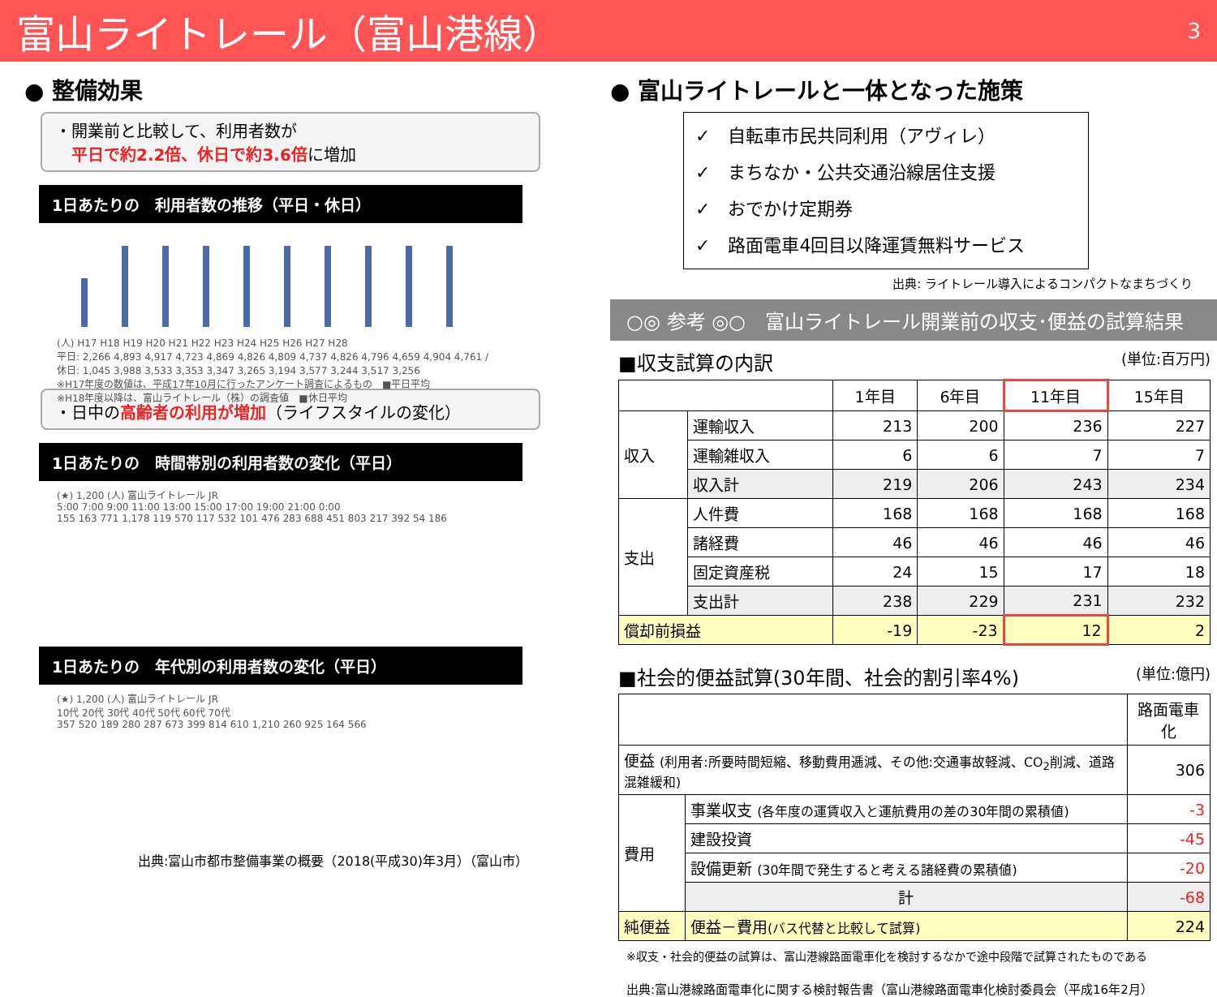富山ライトレール（富山港線） 3
● 整備効果
・開業前と比較して、利用者数が
　平日で約2.2倍、休日で約3.6倍に増加
1日あたりの　利用者数の推移（平日・休日）
(人) H17 H18 H19 H20 H21 H22 H23 H24 H25 H26 H27 H28
平日: 2,266 4,893 4,917 4,723 4,869 4,826 4,809 4,737 4,826 4,796 4,659 4,904 4,761 / 休日: 1,045 3,988 3,533 3,353 3,347 3,265 3,194 3,577 3,244 3,517 3,256
※H17年度の数値は、平成17年10月に行ったアンケート調査によるもの　■平日平均
※H18年度以降は、富山ライトレール（株）の調査値　■休日平均
・日中の高齢者の利用が増加（ライフスタイルの変化）
1日あたりの　時間帯別の利用者数の変化（平日）
(★) 1,200 (人) 富山ライトレール JR
5:00 7:00 9:00 11:00 13:00 15:00 17:00 19:00 21:00 0:00
155 163 771 1,178 119 570 117 532 101 476 283 688 451 803 217 392 54 186
1日あたりの　年代別の利用者数の変化（平日）
(★) 1,200 (人) 富山ライトレール JR
10代 20代 30代 40代 50代 60代 70代
357 520 189 280 287 673 399 814 610 1,210 260 925 164 566
出典:富山市都市整備事業の概要（2018(平成30)年3月）（富山市）
● 富山ライトレールと一体となった施策
✓　自転車市民共同利用（アヴィレ）
✓　まちなか・公共交通沿線居住支援
✓　おでかけ定期券
✓　路面電車4回目以降運賃無料サービス
出典: ライトレール導入によるコンパクトなまちづくり
○◎ 参考 ◎○　富山ライトレール開業前の収支･便益の試算結果
■収支試算の内訳 (単位:百万円)
| | | 1年目 | 6年目 | 11年目 | 15年目 |
| --- | --- | --- | --- | --- | --- |
| 収入 | 運輸収入 | 213 | 200 | 236 | 227 |
| | 運輸雑収入 | 6 | 6 | 7 | 7 |
| | 収入計 | 219 | 206 | 243 | 234 |
| 支出 | 人件費 | 168 | 168 | 168 | 168 |
| | 諸経費 | 46 | 46 | 46 | 46 |
| | 固定資産税 | 24 | 15 | 17 | 18 |
| | 支出計 | 238 | 229 | 231 | 232 |
| 償却前損益 | | -19 | -23 | 12 | 2 |
■社会的便益試算(30年間、社会的割引率4%) (単位:億円)
| | | 路面電車化 |
| --- | --- | --- |
| 便益 (利用者:所要時間短縮、移動費用逓減、その他:交通事故軽減、CO<sub>2</sub>削減、道路混雑緩和) | | 306 |
| 費用 | 事業収支 (各年度の運賃収入と運航費用の差の30年間の累積値) | -3 |
| | 建設投資 | -45 |
| | 設備更新 (30年間で発生すると考える諸経費の累積値) | -20 |
| | 計 | -68 |
| 純便益 | 便益－費用 (バス代替と比較して試算) | 224 |
※収支・社会的便益の試算は、富山港線路面電車化を検討するなかで途中段階で試算されたものである
出典:富山港線路面電車化に関する検討報告書（富山港線路面電車化検討委員会（平成16年2月）